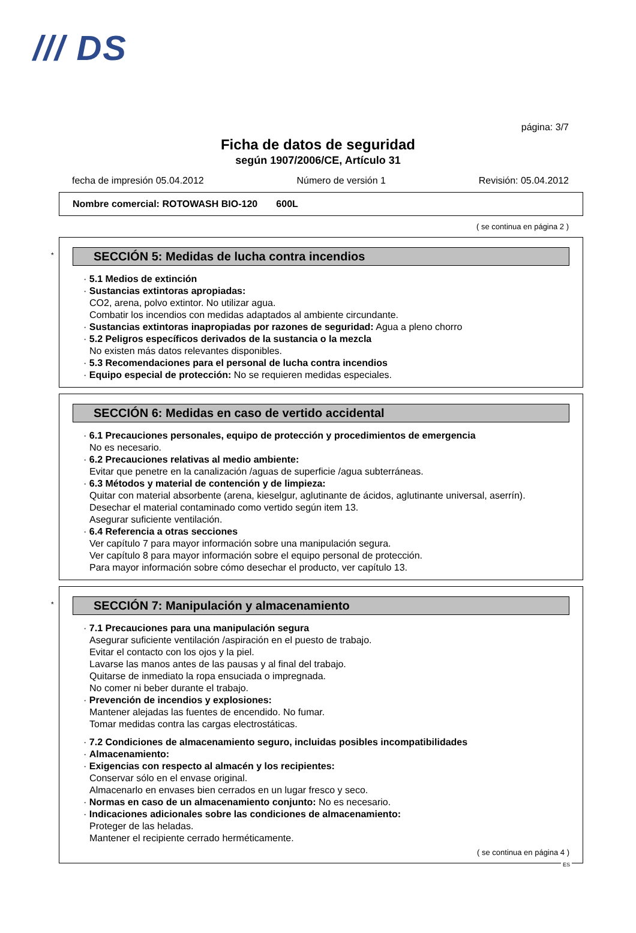/// DS
página: 3/7
Ficha de datos de seguridad
según 1907/2006/CE, Artículo 31
fecha de impresión 05.04.2012 Número de versión 1 Revisión: 05.04.2012
Nombre comercial: ROTOWASH BIO-120 600L
( se continua en página 2 )
*
SECCIÓN 5: Medidas de lucha contra incendios
· 5.1 Medios de extinción
· Sustancias extintoras apropiadas:
CO2, arena, polvo extintor. No utilizar agua.
Combatir los incendios con medidas adaptados al ambiente circundante.
· Sustancias extintoras inapropiadas por razones de seguridad: Agua a pleno chorro
· 5.2 Peligros específicos derivados de la sustancia o la mezcla
No existen más datos relevantes disponibles.
· 5.3 Recomendaciones para el personal de lucha contra incendios
· Equipo especial de protección: No se requieren medidas especiales.
SECCIÓN 6: Medidas en caso de vertido accidental
· 6.1 Precauciones personales, equipo de protección y procedimientos de emergencia
No es necesario.
· 6.2 Precauciones relativas al medio ambiente:
Evitar que penetre en la canalización /aguas de superficie /agua subterráneas.
· 6.3 Métodos y material de contención y de limpieza:
Quitar con material absorbente (arena, kieselgur, aglutinante de ácidos, aglutinante universal, aserrín).
Desechar el material contaminado como vertido según item 13.
Asegurar suficiente ventilación.
· 6.4 Referencia a otras secciones
Ver capítulo 7 para mayor información sobre una manipulación segura.
Ver capítulo 8 para mayor información sobre el equipo personal de protección.
Para mayor información sobre cómo desechar el producto, ver capítulo 13.
*
SECCIÓN 7: Manipulación y almacenamiento
· 7.1 Precauciones para una manipulación segura
Asegurar suficiente ventilación /aspiración en el puesto de trabajo.
Evitar el contacto con los ojos y la piel.
Lavarse las manos antes de las pausas y al final del trabajo.
Quitarse de inmediato la ropa ensuciada o impregnada.
No comer ni beber durante el trabajo.
· Prevención de incendios y explosiones:
Mantener alejadas las fuentes de encendido. No fumar.
Tomar medidas contra las cargas electrostáticas.
· 7.2 Condiciones de almacenamiento seguro, incluidas posibles incompatibilidades
· Almacenamiento:
· Exigencias con respecto al almacén y los recipientes:
Conservar sólo en el envase original.
Almacenarlo en envases bien cerrados en un lugar fresco y seco.
· Normas en caso de un almacenamiento conjunto: No es necesario.
· Indicaciones adicionales sobre las condiciones de almacenamiento:
Proteger de las heladas.
Mantener el recipiente cerrado herméticamente.
( se continua en página 4 )
ES